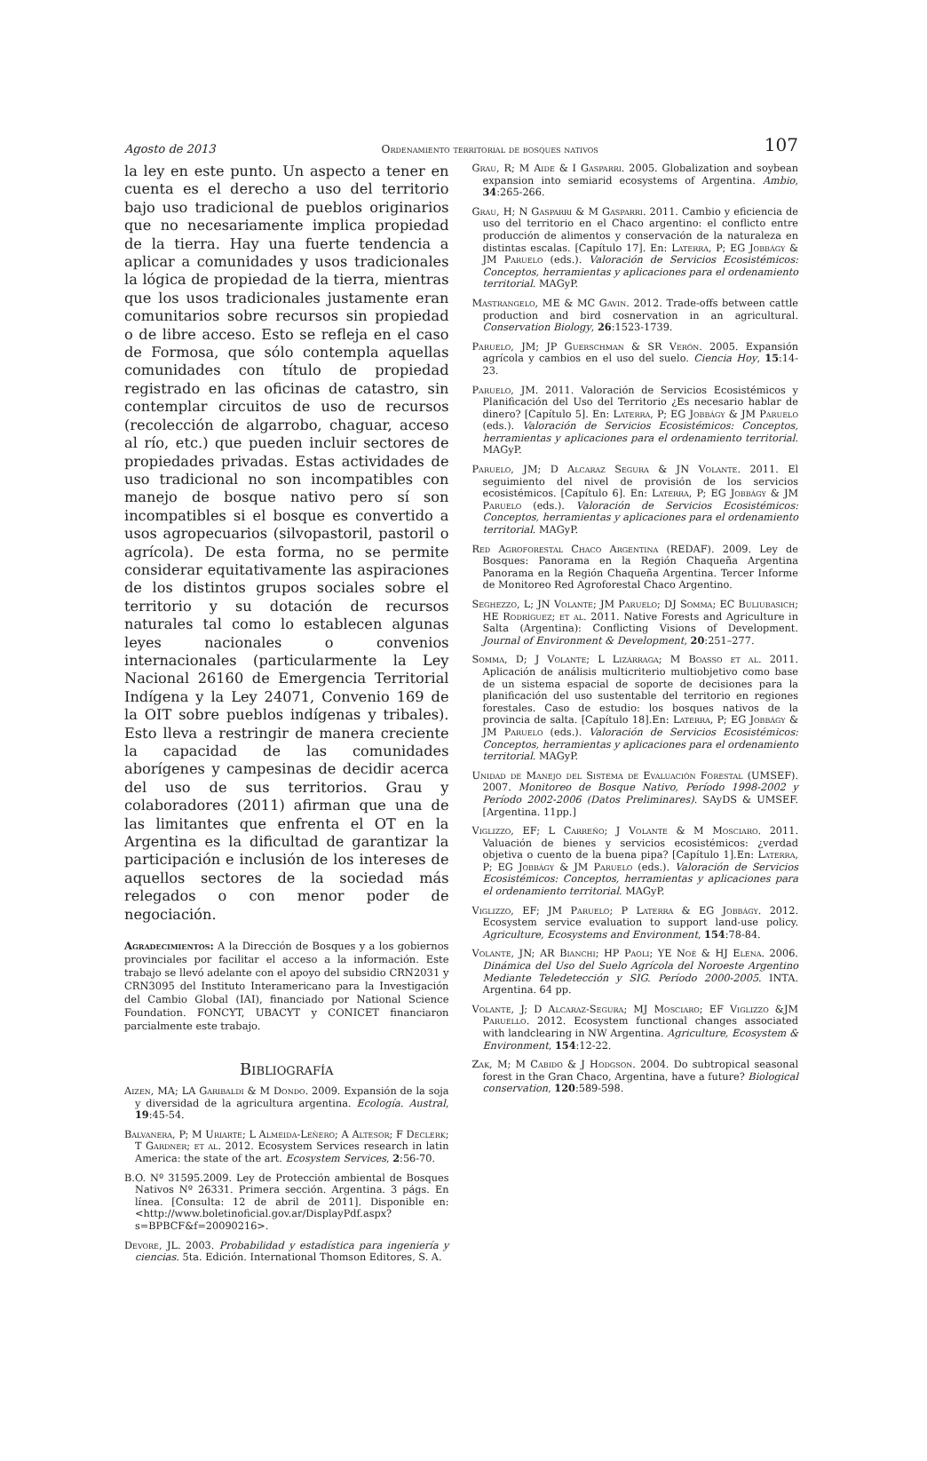Agosto de 2013 Ordenamiento territorial de bosques nativos 107
la ley en este punto. Un aspecto a tener en cuenta es el derecho a uso del territorio bajo uso tradicional de pueblos originarios que no necesariamente implica propiedad de la tierra. Hay una fuerte tendencia a aplicar a comunidades y usos tradicionales la lógica de propiedad de la tierra, mientras que los usos tradicionales justamente eran comunitarios sobre recursos sin propiedad o de libre acceso. Esto se refleja en el caso de Formosa, que sólo contempla aquellas comunidades con título de propiedad registrado en las oficinas de catastro, sin contemplar circuitos de uso de recursos (recolección de algarrobo, chaguar, acceso al río, etc.) que pueden incluir sectores de propiedades privadas. Estas actividades de uso tradicional no son incompatibles con manejo de bosque nativo pero sí son incompatibles si el bosque es convertido a usos agropecuarios (silvopastoril, pastoril o agrícola). De esta forma, no se permite considerar equitativamente las aspiraciones de los distintos grupos sociales sobre el territorio y su dotación de recursos naturales tal como lo establecen algunas leyes nacionales o convenios internacionales (particularmente la Ley Nacional 26160 de Emergencia Territorial Indígena y la Ley 24071, Convenio 169 de la OIT sobre pueblos indígenas y tribales). Esto lleva a restringir de manera creciente la capacidad de las comunidades aborígenes y campesinas de decidir acerca del uso de sus territorios. Grau y colaboradores (2011) afirman que una de las limitantes que enfrenta el OT en la Argentina es la dificultad de garantizar la participación e inclusión de los intereses de aquellos sectores de la sociedad más relegados o con menor poder de negociación.
Agradecimientos: A la Dirección de Bosques y a los gobiernos provinciales por facilitar el acceso a la información. Este trabajo se llevó adelante con el apoyo del subsidio CRN2031 y CRN3095 del Instituto Interamericano para la Investigación del Cambio Global (IAI), financiado por National Science Foundation. FONCYT, UBACYT y CONICET financiaron parcialmente este trabajo.
Bibliografía
Aizen, MA; LA Garibaldi & M Dondo. 2009. Expansión de la soja y diversidad de la agricultura argentina. Ecología. Austral, 19:45-54.
Balvanera, P; M Uriarte; L Almeida-Leñero; A Altesor; F Declerk; T Gardner; et al. 2012. Ecosystem Services research in latin America: the state of the art. Ecosystem Services, 2:56-70.
B.O. Nº 31595.2009. Ley de Protección ambiental de Bosques Nativos Nº 26331. Primera sección. Argentina. 3 págs. En línea. [Consulta: 12 de abril de 2011]. Disponible en:<http://www.boletinoficial.gov.ar/DisplayPdf.aspx?s=BPBCF&f=20090216>.
Devore, JL. 2003. Probabilidad y estadística para ingeniería y ciencias. 5ta. Edición. International Thomson Editores, S. A.
Grau, R; M Aide & I Gasparri. 2005. Globalization and soybean expansion into semiarid ecosystems of Argentina. Ambio, 34:265-266.
Grau, H; N Gasparri & M Gasparri. 2011. Cambio y eficiencia de uso del territorio en el Chaco argentino: el conflicto entre producción de alimentos y conservación de la naturaleza en distintas escalas. [Capítulo 17]. En: Laterra, P; EG Jobbágy & JM Paruelo (eds.). Valoración de Servicios Ecosistémicos: Conceptos, herramientas y aplicaciones para el ordenamiento territorial. MAGyP.
Mastrangelo, ME & MC Gavin. 2012. Trade-offs between cattle production and bird cosnervation in an agricultural. Conservation Biology, 26:1523-1739.
Paruelo, JM; JP Guerschman & SR Verón. 2005. Expansión agrícola y cambios en el uso del suelo. Ciencia Hoy, 15:14-23.
Paruelo, JM. 2011. Valoración de Servicios Ecosistémicos y Planificación del Uso del Territorio ¿Es necesario hablar de dinero? [Capítulo 5]. En: Laterra, P; EG Jobbágy & JM Paruelo (eds.). Valoración de Servicios Ecosistémicos: Conceptos, herramientas y aplicaciones para el ordenamiento territorial. MAGyP.
Paruelo, JM; D Alcaraz Segura & JN Volante. 2011. El seguimiento del nivel de provisión de los servicios ecosistémicos. [Capítulo 6]. En: Laterra, P; EG Jobbágy & JM Paruelo (eds.). Valoración de Servicios Ecosistémicos: Conceptos, herramientas y aplicaciones para el ordenamiento territorial. MAGyP.
Red Agroforestal Chaco Argentina (REDAF). 2009. Ley de Bosques: Panorama en la Región Chaqueña Argentina Panorama en la Región Chaqueña Argentina. Tercer Informe de Monitoreo Red Agroforestal Chaco Argentino.
Seghezzo, L; JN Volante; JM Paruelo; DJ Somma; EC Buliubasich; HE Rodríguez; et al. 2011. Native Forests and Agriculture in Salta (Argentina): Conflicting Visions of Development. Journal of Environment & Development, 20:251–277.
Somma, D; J Volante; L Lizárraga; M Boasso et al. 2011. Aplicación de análisis multicriterio multiobjetivo como base de un sistema espacial de soporte de decisiones para la planificación del uso sustentable del territorio en regiones forestales. Caso de estudio: los bosques nativos de la provincia de salta. [Capítulo 18].En: Laterra, P; EG Jobbágy & JM Paruelo (eds.). Valoración de Servicios Ecosistémicos: Conceptos, herramientas y aplicaciones para el ordenamiento territorial. MAGyP.
Unidad de Manejo del Sistema de Evaluación Forestal (UMSEF). 2007. Monitoreo de Bosque Nativo, Período 1998-2002 y Período 2002-2006 (Datos Preliminares). SAyDS & UMSEF. [Argentina. 11pp.]
Viglizzo, EF; L Carreño; J Volante & M Mosciaro. 2011. Valuación de bienes y servicios ecosistémicos: ¿verdad objetiva o cuento de la buena pipa? [Capítulo 1].En: Laterra, P; EG Jobbágy & JM Paruelo (eds.). Valoración de Servicios Ecosistémicos: Conceptos, herramientas y aplicaciones para el ordenamiento territorial. MAGyP.
Viglizzo, EF; JM Paruelo; P Laterra & EG Jobbágy. 2012. Ecosystem service evaluation to support land-use policy. Agriculture, Ecosystems and Environment, 154:78-84.
Volante, JN; AR Bianchi; HP Paoli; YE Noé & HJ Elena. 2006. Dinámica del Uso del Suelo Agrícola del Noroeste Argentino Mediante Teledetección y SIG. Período 2000-2005. INTA. Argentina. 64 pp.
Volante, J; D Alcaraz-Segura; MJ Mosciaro; EF Viglizzo &JM Paruello. 2012. Ecosystem functional changes associated with landclearing in NW Argentina. Agriculture, Ecosystem & Environment, 154:12-22.
Zak, M; M Cabido & J Hodgson. 2004. Do subtropical seasonal forest in the Gran Chaco, Argentina, have a future? Biological conservation, 120:589-598.